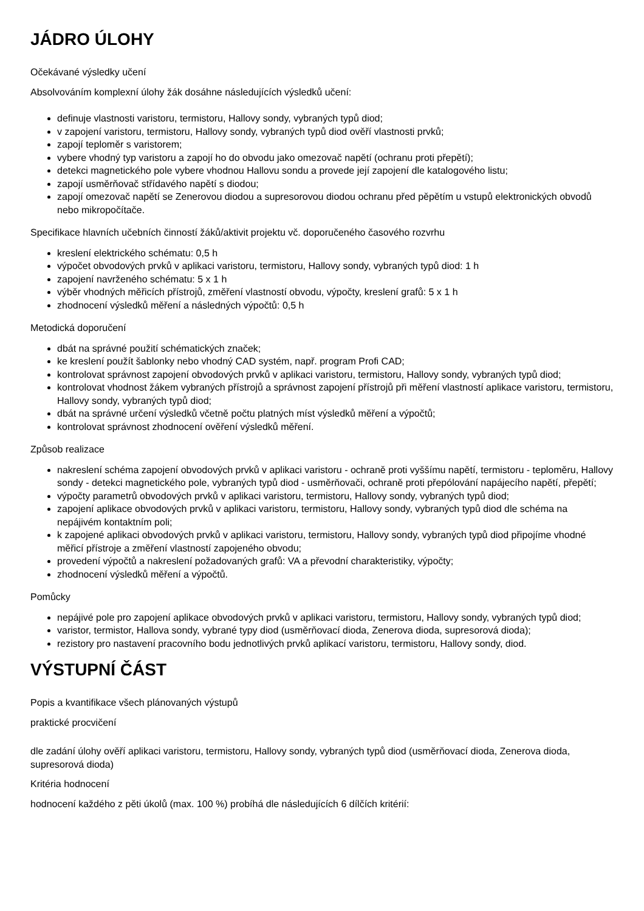JÁDRO ÚLOHY
Očekávané výsledky učení
Absolvováním komplexní úlohy žák dosáhne následujících výsledků učení:
definuje vlastnosti varistoru, termistoru, Hallovy sondy, vybraných typů diod;
v zapojení varistoru, termistoru, Hallovy sondy, vybraných typů diod ověří vlastnosti prvků;
zapojí teploměr s varistorem;
vybere vhodný typ varistoru a zapojí ho do obvodu jako omezovač napětí (ochranu proti přepětí);
detekci magnetického pole vybere vhodnou Hallovu sondu a provede její zapojení dle katalogového listu;
zapojí usměrňovač střídavého napětí s diodou;
zapojí omezovač napětí se Zenerovou diodou a supresorovou diodou ochranu před pěpětím u vstupů elektronických obvodů nebo mikropočítače.
Specifikace hlavních učebních činností žáků/aktivit projektu vč. doporučeného časového rozvrhu
kreslení elektrického schématu: 0,5 h
výpočet obvodových prvků v aplikaci varistoru, termistoru, Hallovy sondy, vybraných typů diod: 1 h
zapojení navrženého schématu: 5 x 1 h
výběr vhodných měřicích přístrojů, změření vlastností obvodu, výpočty, kreslení grafů: 5 x 1 h
zhodnocení výsledků měření a následných výpočtů: 0,5 h
Metodická doporučení
dbát na správné použití schématických značek;
ke kreslení použít šablonky nebo vhodný CAD systém, např. program Profi CAD;
kontrolovat správnost zapojení obvodových prvků v aplikaci varistoru, termistoru, Hallovy sondy, vybraných typů diod;
kontrolovat vhodnost žákem vybraných přístrojů a správnost zapojení přístrojů při měření vlastností aplikace varistoru, termistoru, Hallovy sondy, vybraných typů diod;
dbát na správné určení výsledků včetně počtu platných míst výsledků měření a výpočtů;
kontrolovat správnost zhodnocení ověření výsledků měření.
Způsob realizace
nakreslení schéma zapojení obvodových prvků v aplikaci varistoru - ochraně proti vyššímu napětí, termistoru - teploměru, Hallovy sondy - detekci magnetického pole, vybraných typů diod - usměrňovači, ochraně proti přepólování napájecího napětí, přepětí;
výpočty parametrů obvodových prvků v aplikaci varistoru, termistoru, Hallovy sondy, vybraných typů diod;
zapojení aplikace obvodových prvků v aplikaci varistoru, termistoru, Hallovy sondy, vybraných typů diod dle schéma na nepájivém kontaktním poli;
k zapojené aplikaci obvodových prvků v aplikaci varistoru, termistoru, Hallovy sondy, vybraných typů diod připojíme vhodné měřicí přístroje a změření vlastností zapojeného obvodu;
provedení výpočtů a nakreslení požadovaných grafů: VA a převodní charakteristiky, výpočty;
zhodnocení výsledků měření a výpočtů.
Pomůcky
nepájivé pole pro zapojení aplikace obvodových prvků v aplikaci varistoru, termistoru, Hallovy sondy, vybraných typů diod;
varistor, termistor, Hallova sondy, vybrané typy diod (usměrňovací dioda, Zenerova dioda, supresorová dioda);
rezistory pro nastavení pracovního bodu jednotlivých prvků aplikací varistoru, termistoru, Hallovy sondy, diod.
VÝSTUPNÍ ČÁST
Popis a kvantifikace všech plánovaných výstupů
praktické procvičení
dle zadání úlohy ověří aplikaci varistoru, termistoru, Hallovy sondy, vybraných typů diod (usměrňovací dioda, Zenerova dioda, supresorová dioda)
Kritéria hodnocení
hodnocení každého z pěti úkolů (max. 100 %) probíhá dle následujících 6 dílčích kritérií: